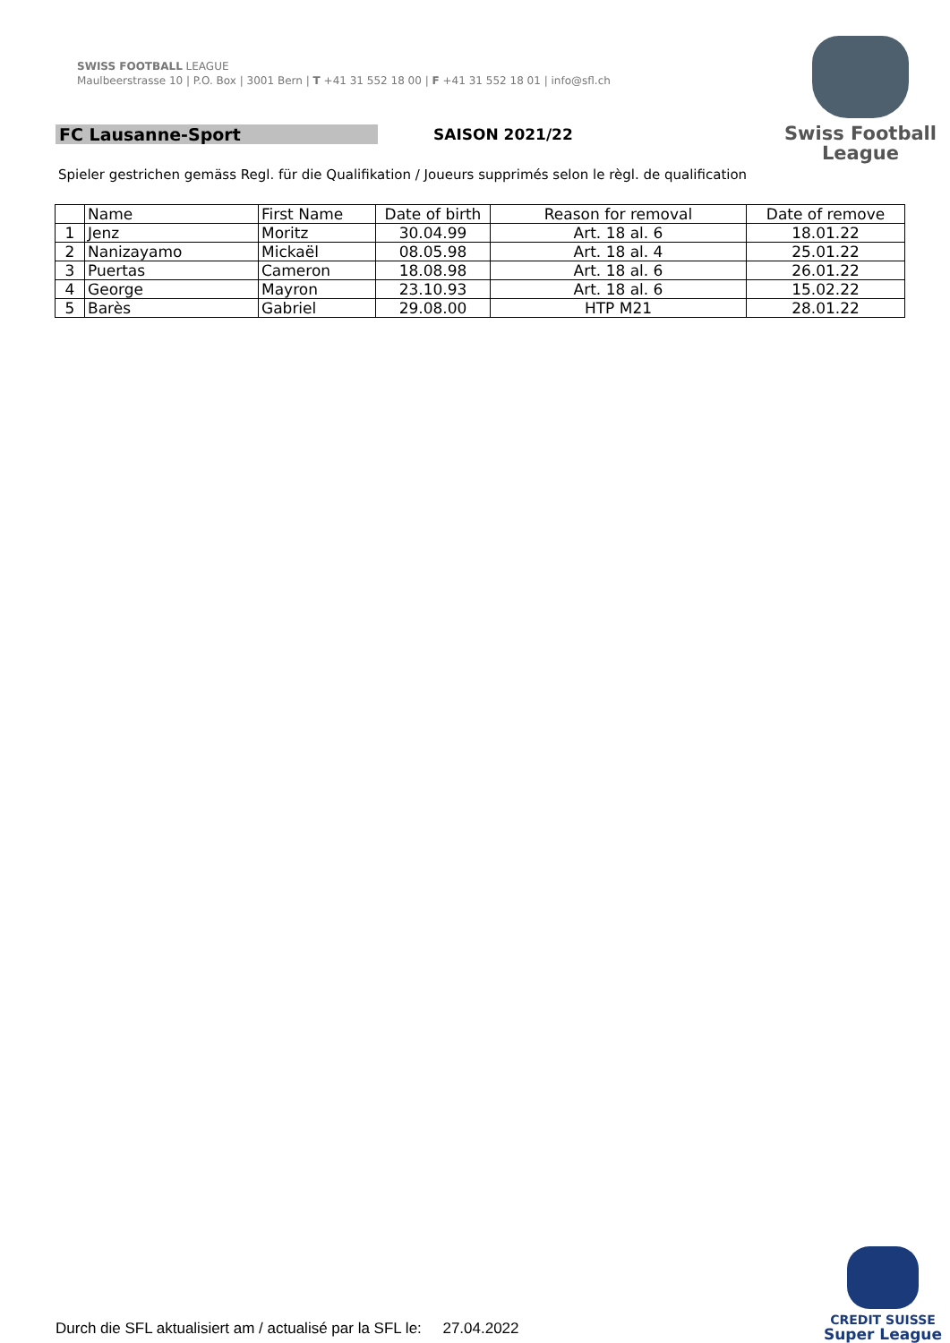SWISS FOOTBALL LEAGUE
Maulbeerstrasse 10 | P.O. Box | 3001 Bern | T +41 31 552 18 00 | F +41 31 552 18 01 | info@sfl.ch
Swiss Football
League
FC Lausanne-Sport SAISON 2021/22
Spieler gestrichen gemäss Regl. für die Qualifikation / Joueurs supprimés selon le règl. de qualification
| | Name | First Name | Date of birth | Reason for removal | Date of remove |
| --- | --- | --- | --- | --- | --- |
| 1 | Jenz | Moritz | 30.04.99 | Art. 18 al. 6 | 18.01.22 |
| 2 | Nanizayamo | Mickaël | 08.05.98 | Art. 18 al. 4 | 25.01.22 |
| 3 | Puertas | Cameron | 18.08.98 | Art. 18 al. 6 | 26.01.22 |
| 4 | George | Mayron | 23.10.93 | Art. 18 al. 6 | 15.02.22 |
| 5 | Barès | Gabriel | 29.08.00 | HTP M21 | 28.01.22 |
CREDIT SUISSE
Super League
Durch die SFL aktualisiert am / actualisé par la SFL le: 27.04.2022